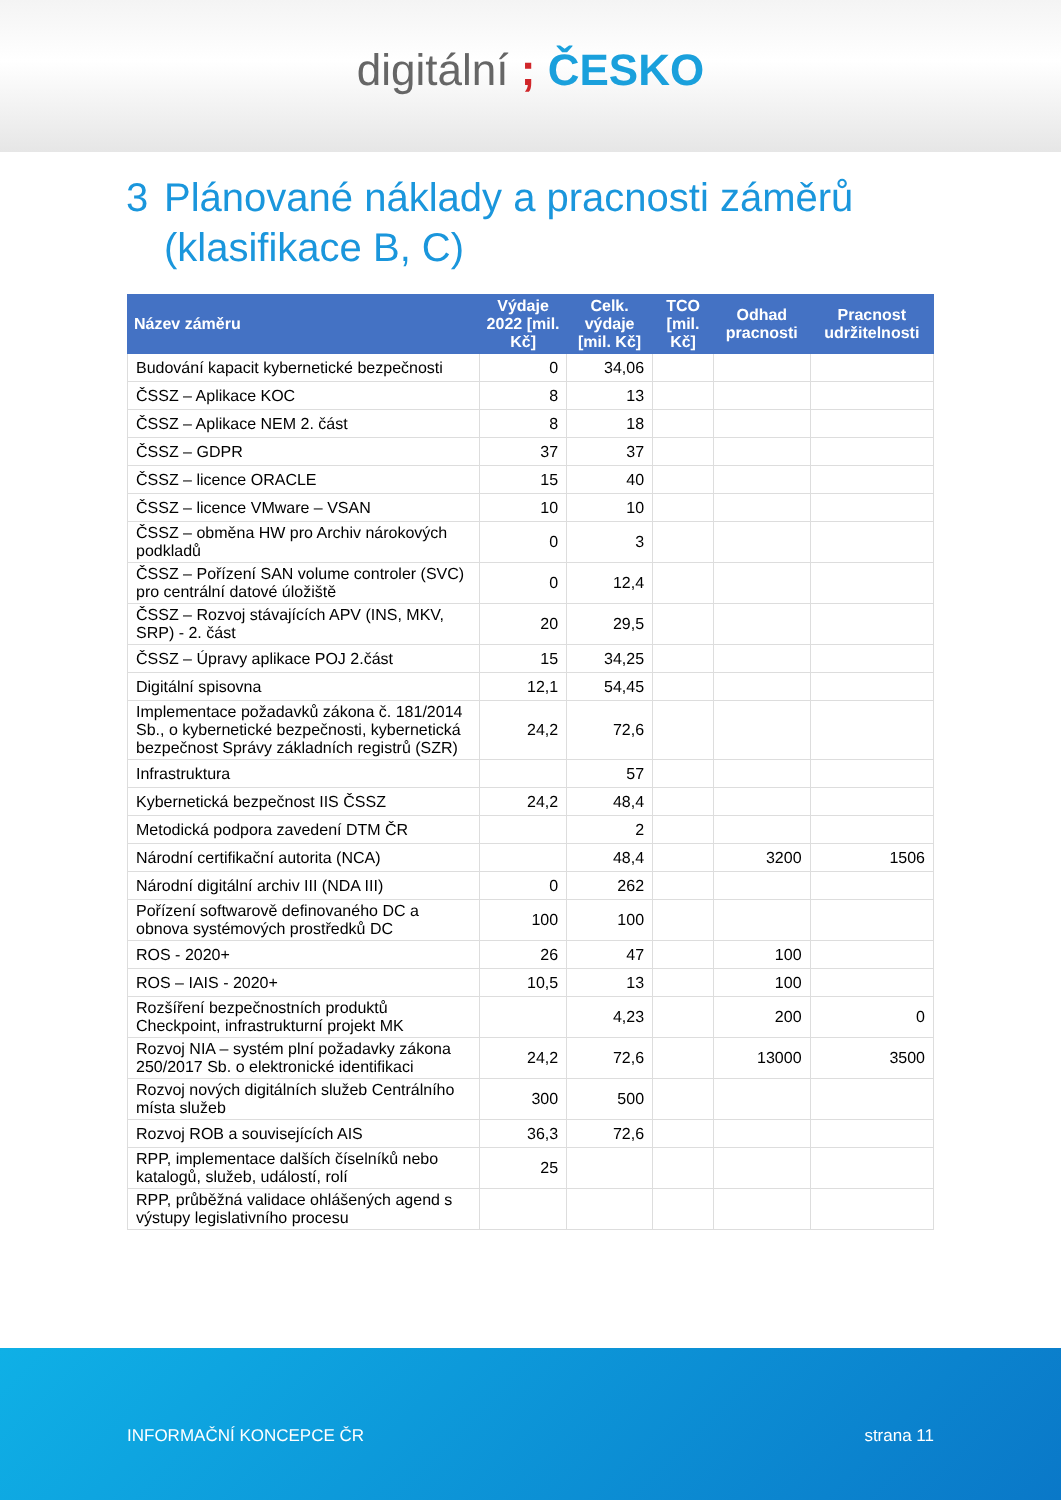digitální ; ČESKO
3 Plánované náklady a pracnosti záměrů
(klasifikace B, C)
| Název záměru | Výdaje 2022 [mil. Kč] | Celk. výdaje [mil. Kč] | TCO [mil. Kč] | Odhad pracnosti | Pracnost udržitelnosti |
| --- | --- | --- | --- | --- | --- |
| Budování kapacit kybernetické bezpečnosti | 0 | 34,06 | | | |
| ČSSZ – Aplikace KOC | 8 | 13 | | | |
| ČSSZ – Aplikace NEM 2. část | 8 | 18 | | | |
| ČSSZ – GDPR | 37 | 37 | | | |
| ČSSZ – licence ORACLE | 15 | 40 | | | |
| ČSSZ – licence VMware – VSAN | 10 | 10 | | | |
| ČSSZ – obměna HW pro Archiv nárokových podkladů | 0 | 3 | | | |
| ČSSZ – Pořízení SAN volume controler (SVC) pro centrální datové úložiště | 0 | 12,4 | | | |
| ČSSZ – Rozvoj stávajících APV (INS, MKV, SRP) - 2. část | 20 | 29,5 | | | |
| ČSSZ – Úpravy aplikace POJ 2.část | 15 | 34,25 | | | |
| Digitální spisovna | 12,1 | 54,45 | | | |
| Implementace požadavků zákona č. 181/2014 Sb., o kybernetické bezpečnosti, kybernetická bezpečnost Správy základních registrů (SZR) | 24,2 | 72,6 | | | |
| Infrastruktura | | 57 | | | |
| Kybernetická bezpečnost IIS ČSSZ | 24,2 | 48,4 | | | |
| Metodická podpora zavedení DTM ČR | | 2 | | | |
| Národní certifikační autorita (NCA) | | 48,4 | | 3200 | 1506 |
| Národní digitální archiv III (NDA III) | 0 | 262 | | | |
| Pořízení softwarově definovaného DC a obnova systémových prostředků DC | 100 | 100 | | | |
| ROS - 2020+ | 26 | 47 | | 100 | |
| ROS – IAIS - 2020+ | 10,5 | 13 | | 100 | |
| Rozšíření bezpečnostních produktů Checkpoint, infrastrukturní projekt MK | | 4,23 | | 200 | 0 |
| Rozvoj NIA – systém plní požadavky zákona 250/2017 Sb. o elektronické identifikaci | 24,2 | 72,6 | | 13000 | 3500 |
| Rozvoj nových digitálních služeb Centrálního místa služeb | 300 | 500 | | | |
| Rozvoj ROB a souvisejících AIS | 36,3 | 72,6 | | | |
| RPP, implementace dalších číselníků nebo katalogů, služeb, událostí, rolí | 25 | | | | |
| RPP, průběžná validace ohlášených agend s výstupy legislativního procesu | | | | | |
INFORMAČNÍ KONCEPCE ČR strana 11